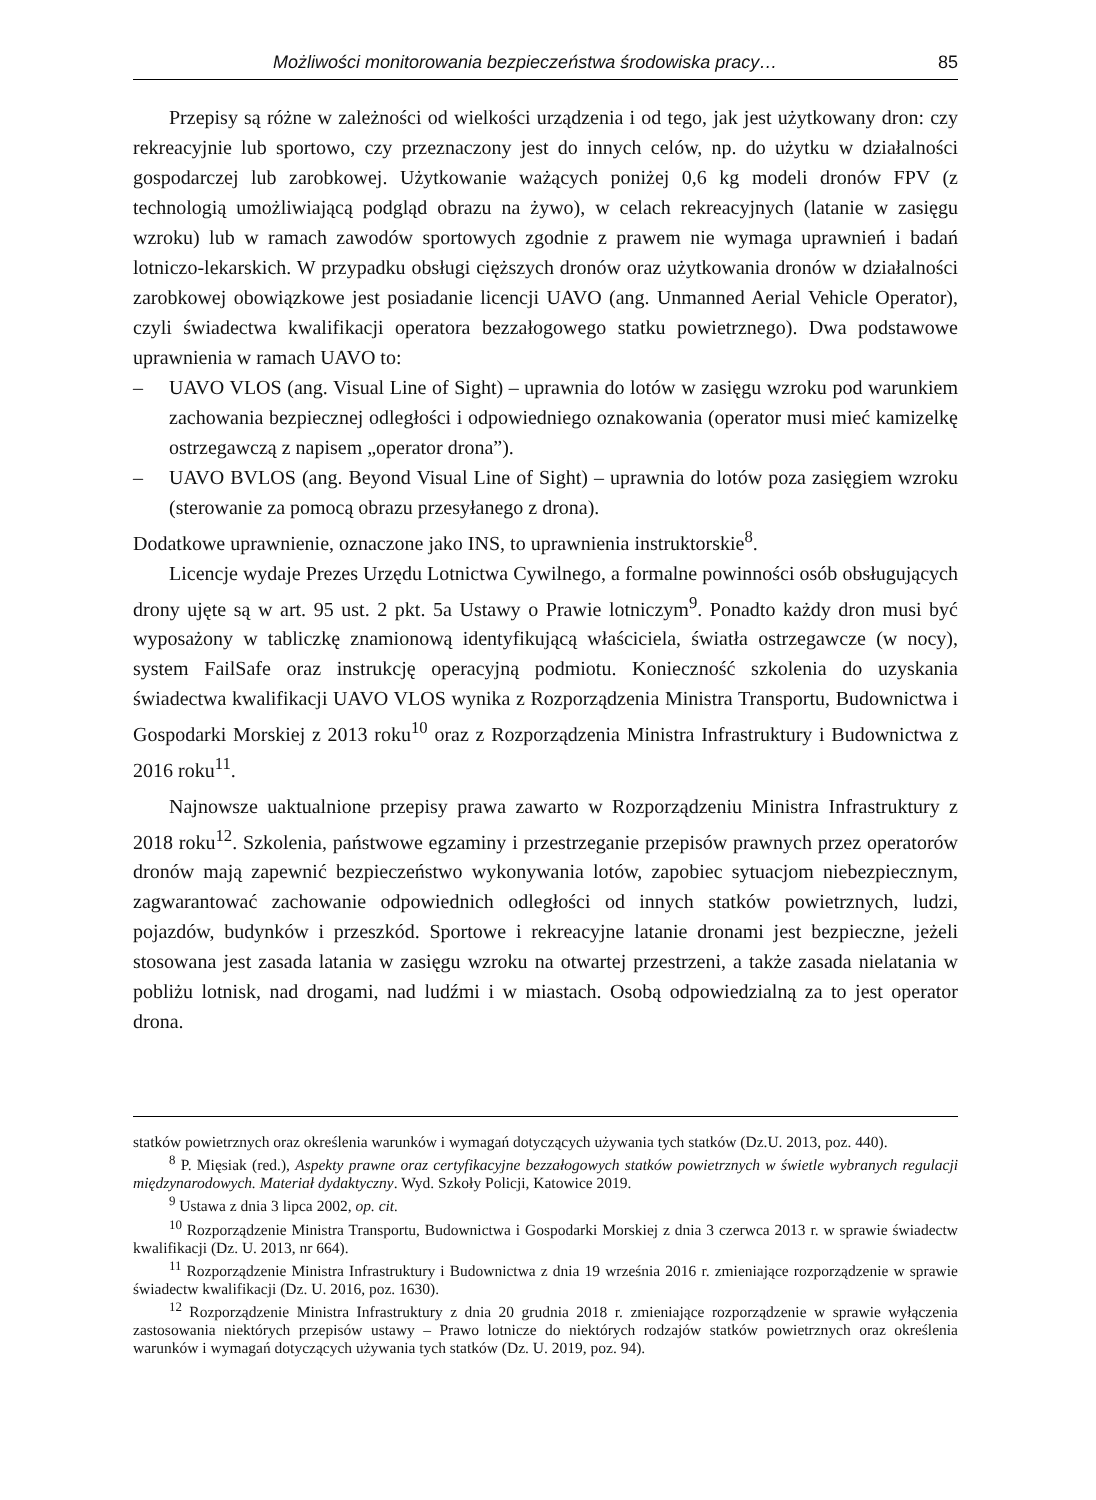Możliwości monitorowania bezpieczeństwa środowiska pracy… 85
Przepisy są różne w zależności od wielkości urządzenia i od tego, jak jest użytkowany dron: czy rekreacyjnie lub sportowo, czy przeznaczony jest do innych celów, np. do użytku w działalności gospodarczej lub zarobkowej. Użytkowanie ważących poniżej 0,6 kg modeli dronów FPV (z technologią umożliwiającą podgląd obrazu na żywo), w celach rekreacyjnych (latanie w zasięgu wzroku) lub w ramach zawodów sportowych zgodnie z prawem nie wymaga uprawnień i badań lotniczo-lekarskich. W przypadku obsługi cięższych dronów oraz użytkowania dronów w działalności zarobkowej obowiązkowe jest posiadanie licencji UAVO (ang. Unmanned Aerial Vehicle Operator), czyli świadectwa kwalifikacji operatora bezzałogowego statku powietrznego). Dwa podstawowe uprawnienia w ramach UAVO to:
– UAVO VLOS (ang. Visual Line of Sight) – uprawnia do lotów w zasięgu wzroku pod warunkiem zachowania bezpiecznej odległości i odpowiedniego oznakowania (operator musi mieć kamizelkę ostrzegawczą z napisem „operator drona”).
– UAVO BVLOS (ang. Beyond Visual Line of Sight) – uprawnia do lotów poza zasięgiem wzroku (sterowanie za pomocą obrazu przesyłanego z drona).
Dodatkowe uprawnienie, oznaczone jako INS, to uprawnienia instruktorskie<sup>8</sup>.
Licencje wydaje Prezes Urzędu Lotnictwa Cywilnego, a formalne powinności osób obsługujących drony ujęte są w art. 95 ust. 2 pkt. 5a Ustawy o Prawie lotniczym<sup>9</sup>. Ponadto każdy dron musi być wyposażony w tabliczkę znamionową identyfikującą właściciela, światła ostrzegawcze (w nocy), system FailSafe oraz instrukcję operacyjną podmiotu. Konieczność szkolenia do uzyskania świadectwa kwalifikacji UAVO VLOS wynika z Rozporządzenia Ministra Transportu, Budownictwa i Gospodarki Morskiej z 2013 roku<sup>10</sup> oraz z Rozporządzenia Ministra Infrastruktury i Budownictwa z 2016 roku<sup>11</sup>.
Najnowsze uaktualnione przepisy prawa zawarto w Rozporządzeniu Ministra Infrastruktury z 2018 roku<sup>12</sup>. Szkolenia, państwowe egzaminy i przestrzeganie przepisów prawnych przez operatorów dronów mają zapewnić bezpieczeństwo wykonywania lotów, zapobiec sytuacjom niebezpiecznym, zagwarantować zachowanie odpowiednich odległości od innych statków powietrznych, ludzi, pojazdów, budynków i przeszkód. Sportowe i rekreacyjne latanie dronami jest bezpieczne, jeżeli stosowana jest zasada latania w zasięgu wzroku na otwartej przestrzeni, a także zasada nielatania w pobliżu lotnisk, nad drogami, nad ludźmi i w miastach. Osobą odpowiedzialną za to jest operator drona.
statków powietrznych oraz określenia warunków i wymagań dotyczących używania tych statków (Dz.U. 2013, poz. 440).
<sup>8</sup> P. Mięsiak (red.), Aspekty prawne oraz certyfikacyjne bezzałogowych statków powietrznych w świetle wybranych regulacji międzynarodowych. Materiał dydaktyczny. Wyd. Szkoły Policji, Katowice 2019.
<sup>9</sup> Ustawa z dnia 3 lipca 2002, op. cit.
<sup>10</sup> Rozporządzenie Ministra Transportu, Budownictwa i Gospodarki Morskiej z dnia 3 czerwca 2013 r. w sprawie świadectw kwalifikacji (Dz. U. 2013, nr 664).
<sup>11</sup> Rozporządzenie Ministra Infrastruktury i Budownictwa z dnia 19 września 2016 r. zmieniające rozporządzenie w sprawie świadectw kwalifikacji (Dz. U. 2016, poz. 1630).
<sup>12</sup> Rozporządzenie Ministra Infrastruktury z dnia 20 grudnia 2018 r. zmieniające rozporządzenie w sprawie wyłączenia zastosowania niektórych przepisów ustawy – Prawo lotnicze do niektórych rodzajów statków powietrznych oraz określenia warunków i wymagań dotyczących używania tych statków (Dz. U. 2019, poz. 94).